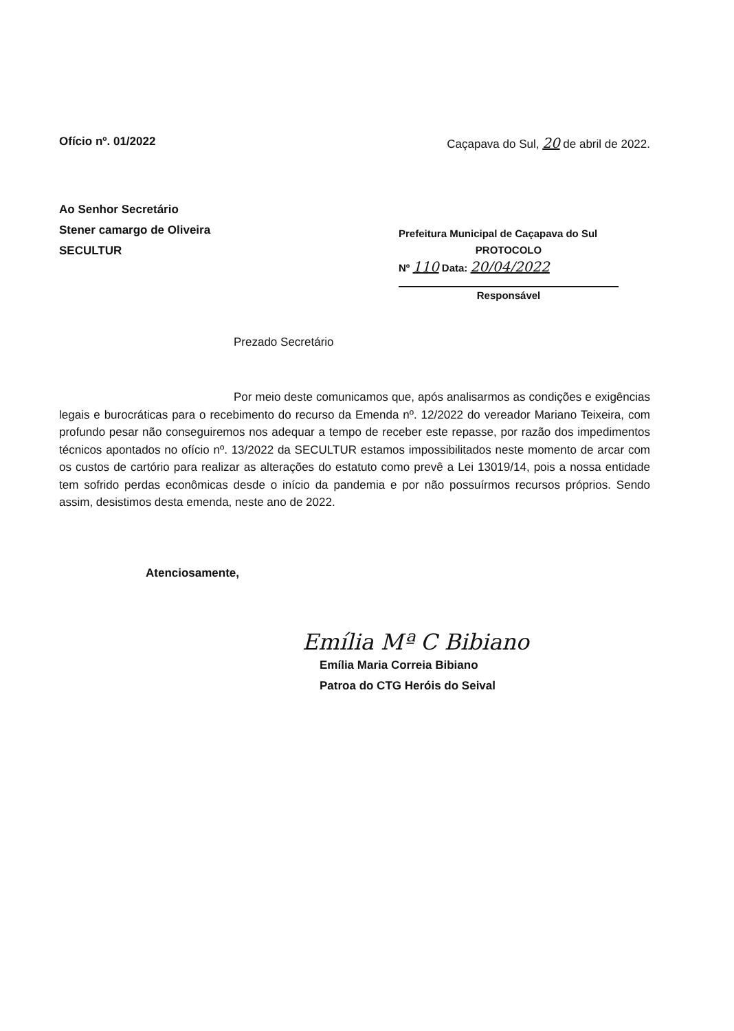Ofício nº. 01/2022 Caçapava do Sul, 20 de abril de 2022.
Ao Senhor Secretário
Stener camargo de Oliveira
SECULTUR
Prefeitura Municipal de Caçapava do Sul
PROTOCOLO
Nº 110 Data: 20/04/2022
Responsável
Prezado Secretário
Por meio deste comunicamos que, após analisarmos as condições e exigências legais e burocráticas para o recebimento do recurso da Emenda nº. 12/2022 do vereador Mariano Teixeira, com profundo pesar não conseguiremos nos adequar a tempo de receber este repasse, por razão dos impedimentos técnicos apontados no ofício nº. 13/2022 da SECULTUR estamos impossibilitados neste momento de arcar com os custos de cartório para realizar as alterações do estatuto como prevê a Lei 13019/14, pois a nossa entidade tem sofrido perdas econômicas desde o início da pandemia e por não possuírmos recursos próprios. Sendo assim, desistimos desta emenda, neste ano de 2022.
Atenciosamente,
Emília Mª C Bibiano
Emília Maria Correia Bibiano
Patroa do CTG Heróis do Seival